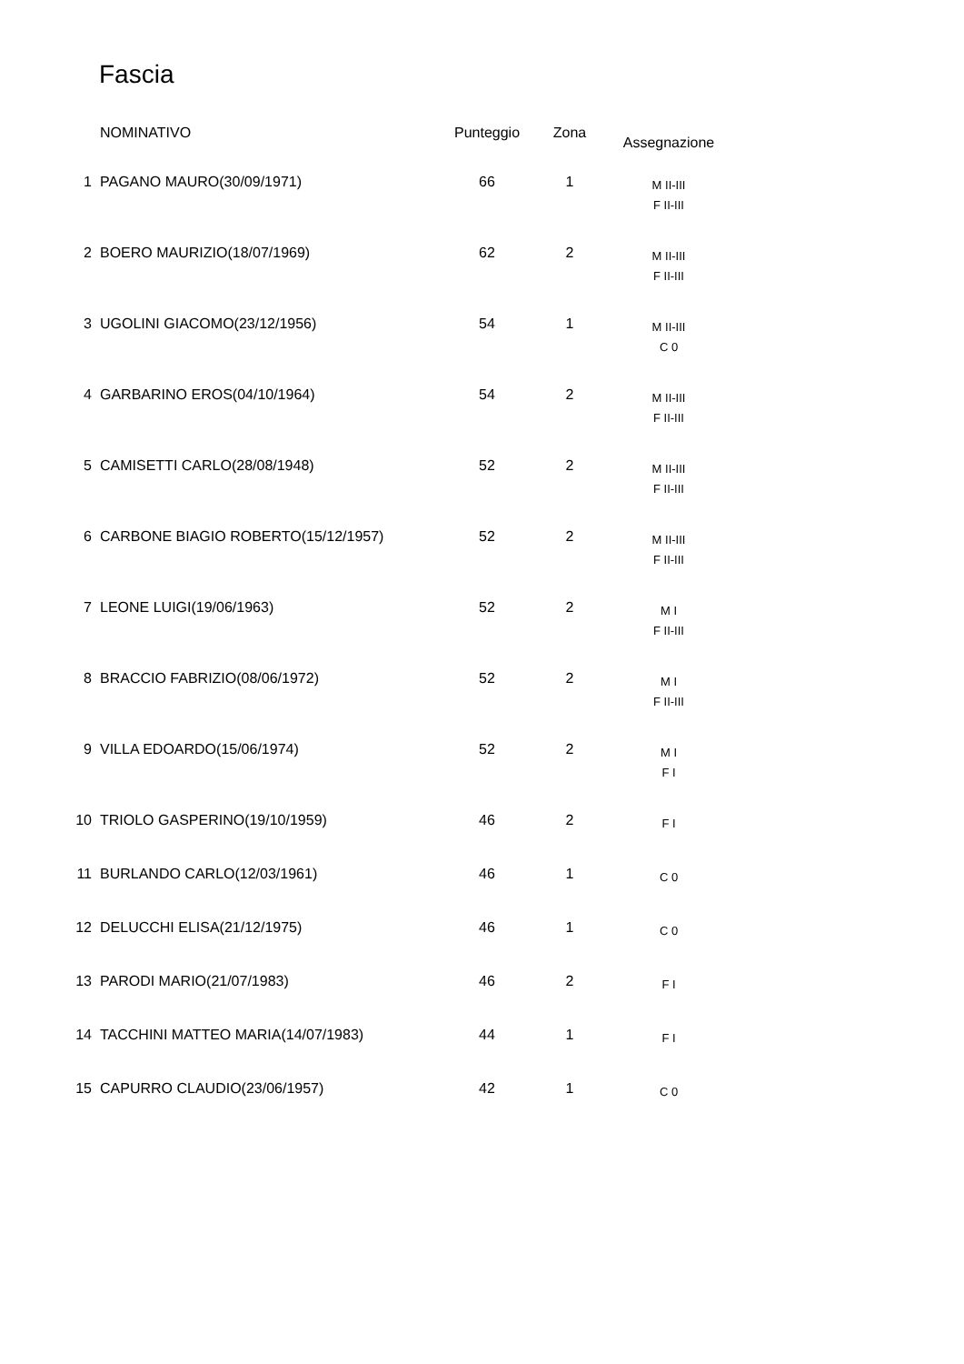Fascia
| | NOMINATIVO | Punteggio | Zona | Assegnazione |
| --- | --- | --- | --- | --- |
| 1 | PAGANO MAURO(30/09/1971) | 66 | 1 | M II-III F II-III |
| 2 | BOERO MAURIZIO(18/07/1969) | 62 | 2 | M II-III F II-III |
| 3 | UGOLINI GIACOMO(23/12/1956) | 54 | 1 | M II-III C 0 |
| 4 | GARBARINO EROS(04/10/1964) | 54 | 2 | M II-III F II-III |
| 5 | CAMISETTI CARLO(28/08/1948) | 52 | 2 | M II-III F II-III |
| 6 | CARBONE BIAGIO ROBERTO(15/12/1957) | 52 | 2 | M II-III F II-III |
| 7 | LEONE LUIGI(19/06/1963) | 52 | 2 | M I F II-III |
| 8 | BRACCIO FABRIZIO(08/06/1972) | 52 | 2 | M I F II-III |
| 9 | VILLA EDOARDO(15/06/1974) | 52 | 2 | M I F I |
| 10 | TRIOLO GASPERINO(19/10/1959) | 46 | 2 | F I |
| 11 | BURLANDO CARLO(12/03/1961) | 46 | 1 | C 0 |
| 12 | DELUCCHI ELISA(21/12/1975) | 46 | 1 | C 0 |
| 13 | PARODI MARIO(21/07/1983) | 46 | 2 | F I |
| 14 | TACCHINI MATTEO MARIA(14/07/1983) | 44 | 1 | F I |
| 15 | CAPURRO CLAUDIO(23/06/1957) | 42 | 1 | C 0 |